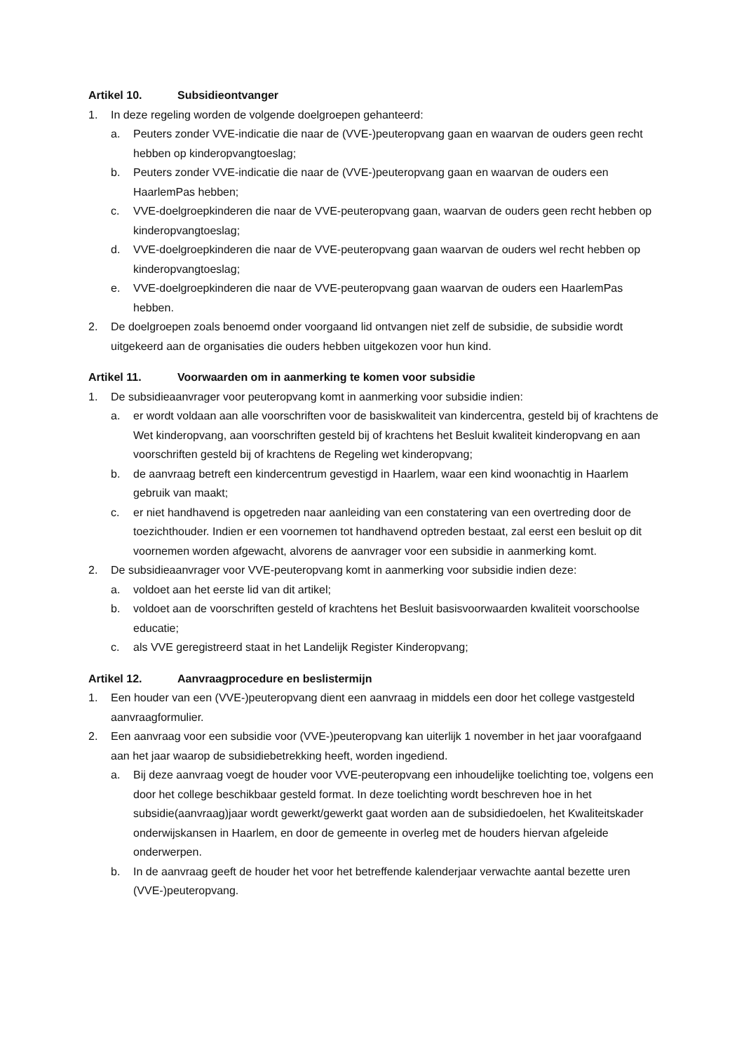Artikel 10. Subsidieontvanger
1. In deze regeling worden de volgende doelgroepen gehanteerd:
a. Peuters zonder VVE-indicatie die naar de (VVE-)peuteropvang gaan en waarvan de ouders geen recht hebben op kinderopvangtoeslag;
b. Peuters zonder VVE-indicatie die naar de (VVE-)peuteropvang gaan en waarvan de ouders een HaarlemPas hebben;
c. VVE-doelgroepkinderen die naar de VVE-peuteropvang gaan, waarvan de ouders geen recht hebben op kinderopvangtoeslag;
d. VVE-doelgroepkinderen die naar de VVE-peuteropvang gaan waarvan de ouders wel recht hebben op kinderopvangtoeslag;
e. VVE-doelgroepkinderen die naar de VVE-peuteropvang gaan waarvan de ouders een HaarlemPas hebben.
2. De doelgroepen zoals benoemd onder voorgaand lid ontvangen niet zelf de subsidie, de subsidie wordt uitgekeerd aan de organisaties die ouders hebben uitgekozen voor hun kind.
Artikel 11. Voorwaarden om in aanmerking te komen voor subsidie
1. De subsidieaanvrager voor peuteropvang komt in aanmerking voor subsidie indien:
a. er wordt voldaan aan alle voorschriften voor de basiskwaliteit van kindercentra, gesteld bij of krachtens de Wet kinderopvang, aan voorschriften gesteld bij of krachtens het Besluit kwaliteit kinderopvang en aan voorschriften gesteld bij of krachtens de Regeling wet kinderopvang;
b. de aanvraag betreft een kindercentrum gevestigd in Haarlem, waar een kind woonachtig in Haarlem gebruik van maakt;
c. er niet handhavend is opgetreden naar aanleiding van een constatering van een overtreding door de toezichthouder. Indien er een voornemen tot handhavend optreden bestaat, zal eerst een besluit op dit voornemen worden afgewacht, alvorens de aanvrager voor een subsidie in aanmerking komt.
2. De subsidieaanvrager voor VVE-peuteropvang komt in aanmerking voor subsidie indien deze:
a. voldoet aan het eerste lid van dit artikel;
b. voldoet aan de voorschriften gesteld of krachtens het Besluit basisvoorwaarden kwaliteit voorschoolse educatie;
c. als VVE geregistreerd staat in het Landelijk Register Kinderopvang;
Artikel 12. Aanvraagprocedure en beslistermijn
1. Een houder van een (VVE-)peuteropvang dient een aanvraag in middels een door het college vastgesteld aanvraagformulier.
2. Een aanvraag voor een subsidie voor (VVE-)peuteropvang kan uiterlijk 1 november in het jaar voorafgaand aan het jaar waarop de subsidiebetrekking heeft, worden ingediend.
a. Bij deze aanvraag voegt de houder voor VVE-peuteropvang een inhoudelijke toelichting toe, volgens een door het college beschikbaar gesteld format. In deze toelichting wordt beschreven hoe in het subsidie(aanvraag)jaar wordt gewerkt/gewerkt gaat worden aan de subsidiedoelen, het Kwaliteitskader onderwijskansen in Haarlem, en door de gemeente in overleg met de houders hiervan afgeleide onderwerpen.
b. In de aanvraag geeft de houder het voor het betreffende kalenderjaar verwachte aantal bezette uren (VVE-)peuteropvang.